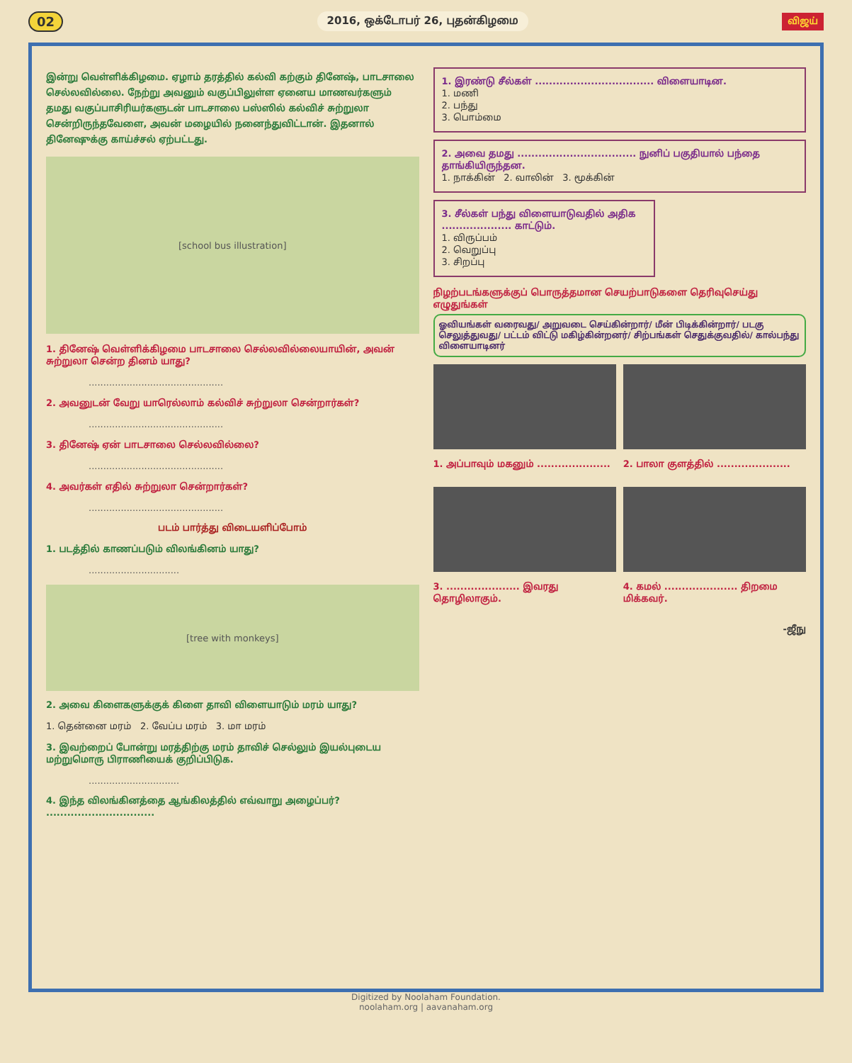02 2016, ஒக்டோபர் 26, புதன்கிழமை விஜய்
இன்று வெள்ளிக்கிழமை. ஏழாம் தரத்தில் கல்வி கற்கும் தினேஷ், பாடசாலை செல்லவில்லை. நேற்று அவனும் வகுப்பிலுள்ள ஏனைய மாணவர்களும் தமது வகுப்பாசிரியர்களுடன் பாடசாலை பஸ்ஸில் கல்விச் சுற்றுலா சென்றிருந்தவேளை, அவன் மழையில் நனைந்துவிட்டான். இதனால் தினேஷுக்கு காய்ச்சல் ஏற்பட்டது.
[school bus illustration]
1. தினேஷ் வெள்ளிக்கிழமை பாடசாலை செல்லவில்லையாயின், அவன் சுற்றுலா சென்ற தினம் யாது?
..............................................
2. அவனுடன் வேறு யாரெல்லாம் கல்விச் சுற்றுலா சென்றார்கள்?
..............................................
3. தினேஷ் ஏன் பாடசாலை செல்லவில்லை?
..............................................
4. அவர்கள் எதில் சுற்றுலா சென்றார்கள்?
..............................................
படம் பார்த்து விடையளிப்போம்
1. படத்தில் காணப்படும் விலங்கினம் யாது?
...............................
[tree with monkeys]
2. அவை கிளைகளுக்குக் கிளை தாவி விளையாடும் மரம் யாது?
1. தென்னை மரம் 2. வேப்ப மரம் 3. மா மரம்
3. இவற்றைப் போன்று மரத்திற்கு மரம் தாவிச் செல்லும் இயல்புடைய மற்றுமொரு பிராணியைக் குறிப்பிடுக.
...............................
4. இந்த விலங்கினத்தை ஆங்கிலத்தில் எவ்வாறு அழைப்பர்? ...............................
1. இரண்டு சீல்கள் .................................. விளையாடின.
1. மணி
2. பந்து
3. பொம்மை
2. அவை தமது .................................. நுனிப் பகுதியால் பந்தை தாங்கியிருந்தன.
1. நாக்கின் 2. வாலின் 3. மூக்கின்
3. சீல்கள் பந்து விளையாடுவதில் அதிக .................... காட்டும்.
1. விருப்பம்
2. வெறுப்பு
3. சிறப்பு
நிழற்படங்களுக்குப் பொருத்தமான செயற்பாடுகளை தெரிவுசெய்து எழுதுங்கள்
ஓவியங்கள் வரைவது/ அறுவடை செய்கின்றார்/ மீன் பிடிக்கின்றார்/ படகு செலுத்துவது/ பட்டம் விட்டு மகிழ்கின்றனர்/ சிற்பங்கள் செதுக்குவதில்/ கால்பந்து விளையாடினர்
1. அப்பாவும் மகனும் .....................
2. பாலா குளத்தில் .....................
3. ..................... இவரது தொழிலாகும்.
4. கமல் ..................... திறமை மிக்கவர்.
-ஜீநு
Digitized by Noolaham Foundation.
noolaham.org | aavanaham.org